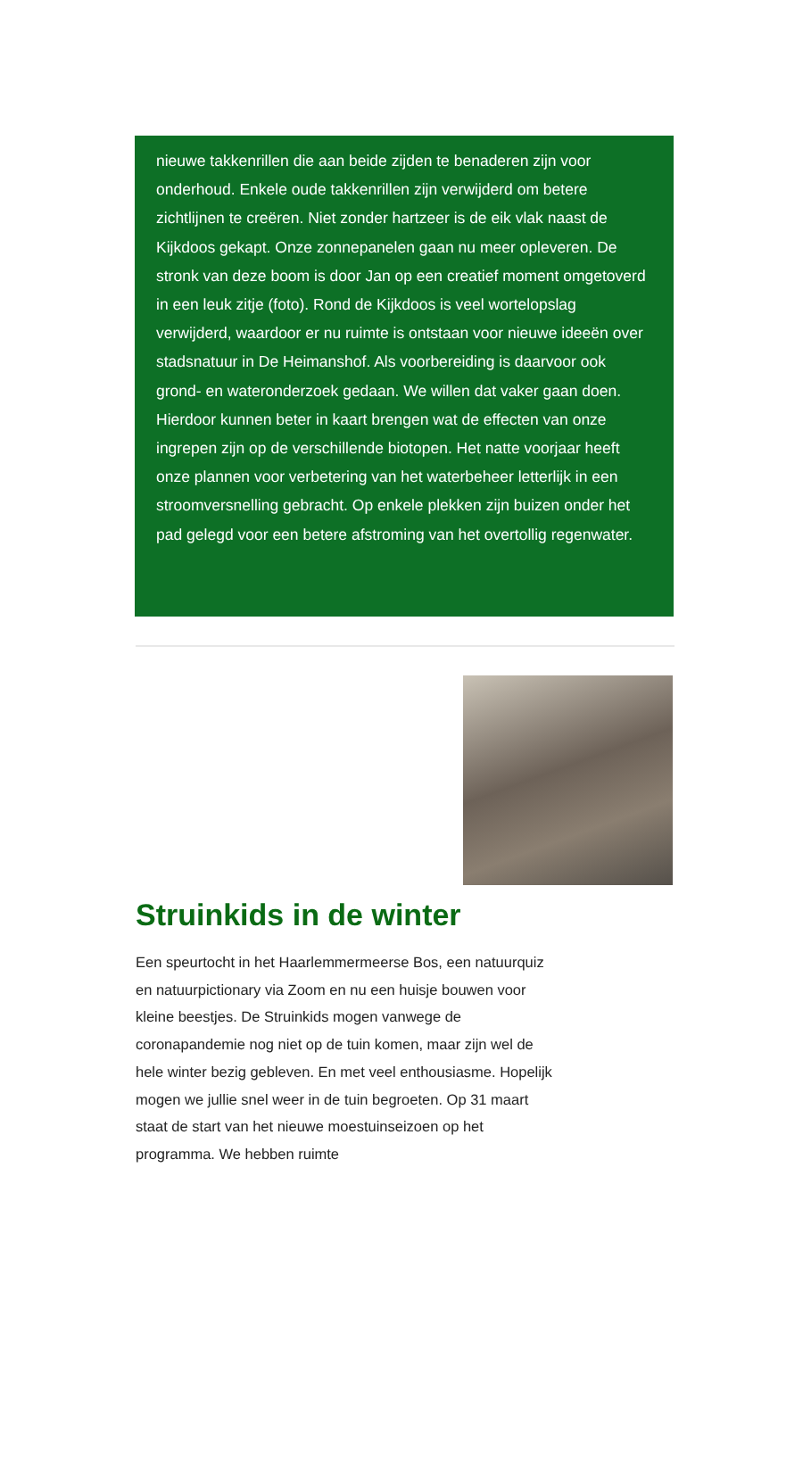nieuwe takkenrillen die aan beide zijden te benaderen zijn voor onderhoud. Enkele oude takkenrillen zijn verwijderd om betere zichtlijnen te creëren. Niet zonder hartzeer is de eik vlak naast de Kijkdoos gekapt. Onze zonnepanelen gaan nu meer opleveren. De stronk van deze boom is door Jan op een creatief moment omgetoverd in een leuk zitje (foto). Rond de Kijkdoos is veel wortelopslag verwijderd, waardoor er nu ruimte is ontstaan voor nieuwe ideeën over stadsnatuur in De Heimanshof. Als voorbereiding is daarvoor ook grond- en wateronderzoek gedaan. We willen dat vaker gaan doen. Hierdoor kunnen beter in kaart brengen wat de effecten van onze ingrepen zijn op de verschillende biotopen. Het natte voorjaar heeft onze plannen voor verbetering van het waterbeheer letterlijk in een stroomversnelling gebracht. Op enkele plekken zijn buizen onder het pad gelegd voor een betere afstroming van het overtollig regenwater.
Struinkids in de winter
Een speurtocht in het Haarlemmermeerse Bos, een natuurquiz en natuurpictionary via Zoom en nu een huisje bouwen voor kleine beestjes. De Struinkids mogen vanwege de coronapandemie nog niet op de tuin komen, maar zijn wel de hele winter bezig gebleven. En met veel enthousiasme. Hopelijk mogen we jullie snel weer in de tuin begroeten. Op 31 maart staat de start van het nieuwe moestuinseizoen op het programma. We hebben ruimte